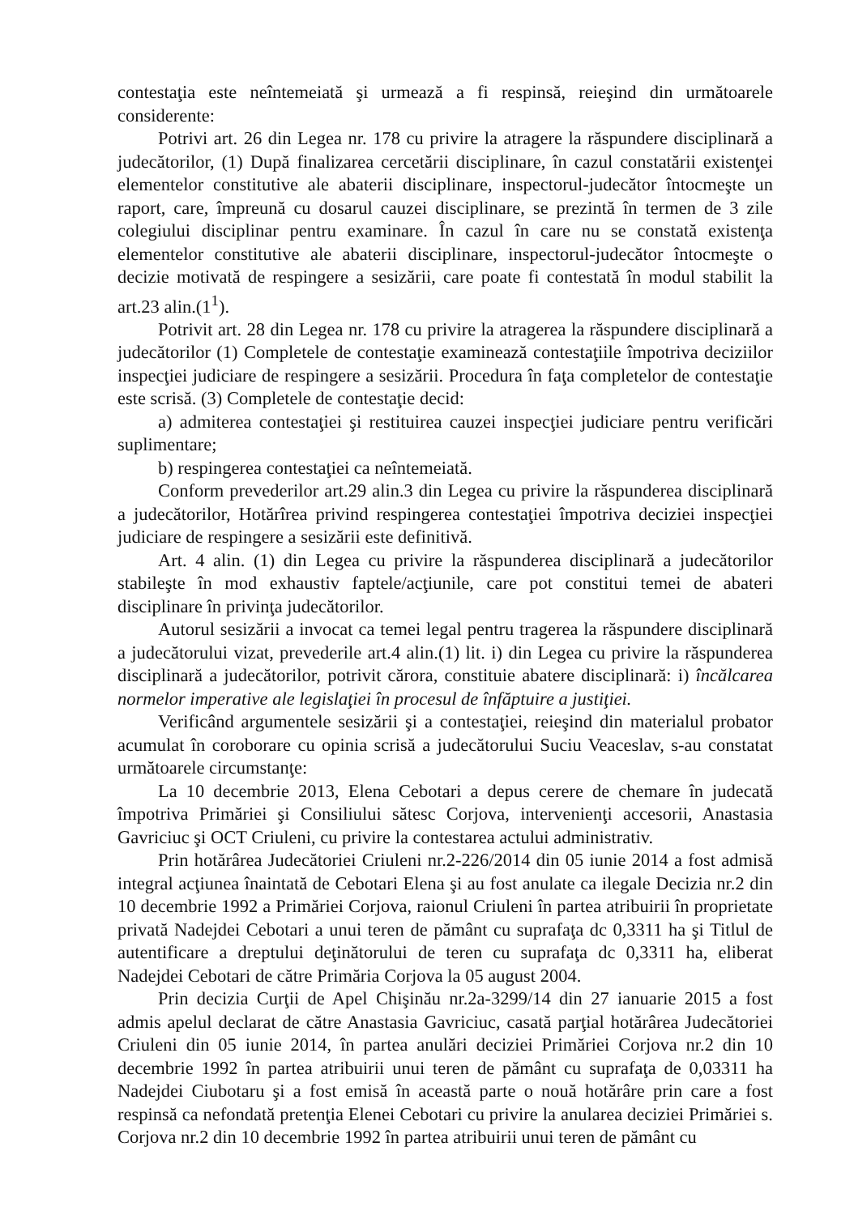contestaţia este neîntemeiată şi urmează a fi respinsă, reieşind din următoarele considerente:
Potrivi art. 26 din Legea nr. 178 cu privire la atragere la răspundere disciplinară a judecătorilor, (1) După finalizarea cercetării disciplinare, în cazul constatării existenţei elementelor constitutive ale abaterii disciplinare, inspectorul-judecător întocmeşte un raport, care, împreună cu dosarul cauzei disciplinare, se prezintă în termen de 3 zile colegiului disciplinar pentru examinare. În cazul în care nu se constată existenţa elementelor constitutive ale abaterii disciplinare, inspectorul-judecător întocmeşte o decizie motivată de respingere a sesizării, care poate fi contestată în modul stabilit la art.23 alin.(1<sup>1</sup>).
Potrivit art. 28 din Legea nr. 178 cu privire la atragerea la răspundere disciplinară a judecătorilor (1) Completele de contestaţie examinează contestaţiile împotriva deciziilor inspecţiei judiciare de respingere a sesizării. Procedura în faţa completelor de contestaţie este scrisă. (3) Completele de contestaţie decid:
a) admiterea contestaţiei şi restituirea cauzei inspecţiei judiciare pentru verificări suplimentare;
b) respingerea contestaţiei ca neîntemeiată.
Conform prevederilor art.29 alin.3 din Legea cu privire la răspunderea disciplinară a judecătorilor, Hotărîrea privind respingerea contestaţiei împotriva deciziei inspecţiei judiciare de respingere a sesizării este definitivă.
Art. 4 alin. (1) din Legea cu privire la răspunderea disciplinară a judecătorilor stabileşte în mod exhaustiv faptele/acţiunile, care pot constitui temei de abateri disciplinare în privinţa judecătorilor.
Autorul sesizării a invocat ca temei legal pentru tragerea la răspundere disciplinară a judecătorului vizat, prevederile art.4 alin.(1) lit. i) din Legea cu privire la răspunderea disciplinară a judecătorilor, potrivit cărora, constituie abatere disciplinară: i) încălcarea normelor imperative ale legislaţiei în procesul de înfăptuire a justiţiei.
Verificând argumentele sesizării şi a contestaţiei, reieşind din materialul probator acumulat în coroborare cu opinia scrisă a judecătorului Suciu Veaceslav, s-au constatat următoarele circumstanţe:
La 10 decembrie 2013, Elena Cebotari a depus cerere de chemare în judecată împotriva Primăriei şi Consiliului sătesc Corjova, intervenienţi accesorii, Anastasia Gavriciuc şi OCT Criuleni, cu privire la contestarea actului administrativ.
Prin hotărârea Judecătoriei Criuleni nr.2-226/2014 din 05 iunie 2014 a fost admisă integral acţiunea înaintată de Cebotari Elena şi au fost anulate ca ilegale Decizia nr.2 din 10 decembrie 1992 a Primăriei Corjova, raionul Criuleni în partea atribuirii în proprietate privată Nadejdei Cebotari a unui teren de pământ cu suprafaţa dc 0,3311 ha şi Titlul de autentificare a dreptului deţinătorului de teren cu suprafaţa dc 0,3311 ha, eliberat Nadejdei Cebotari de către Primăria Corjova la 05 august 2004.
Prin decizia Curţii de Apel Chişinău nr.2a-3299/14 din 27 ianuarie 2015 a fost admis apelul declarat de către Anastasia Gavriciuc, casată parţial hotărârea Judecătoriei Criuleni din 05 iunie 2014, în partea anulări deciziei Primăriei Corjova nr.2 din 10 decembrie 1992 în partea atribuirii unui teren de pământ cu suprafaţa de 0,03311 ha Nadejdei Ciubotaru şi a fost emisă în această parte o nouă hotărâre prin care a fost respinsă ca nefondată pretenţia Elenei Cebotari cu privire la anularea deciziei Primăriei s. Corjova nr.2 din 10 decembrie 1992 în partea atribuirii unui teren de pământ cu